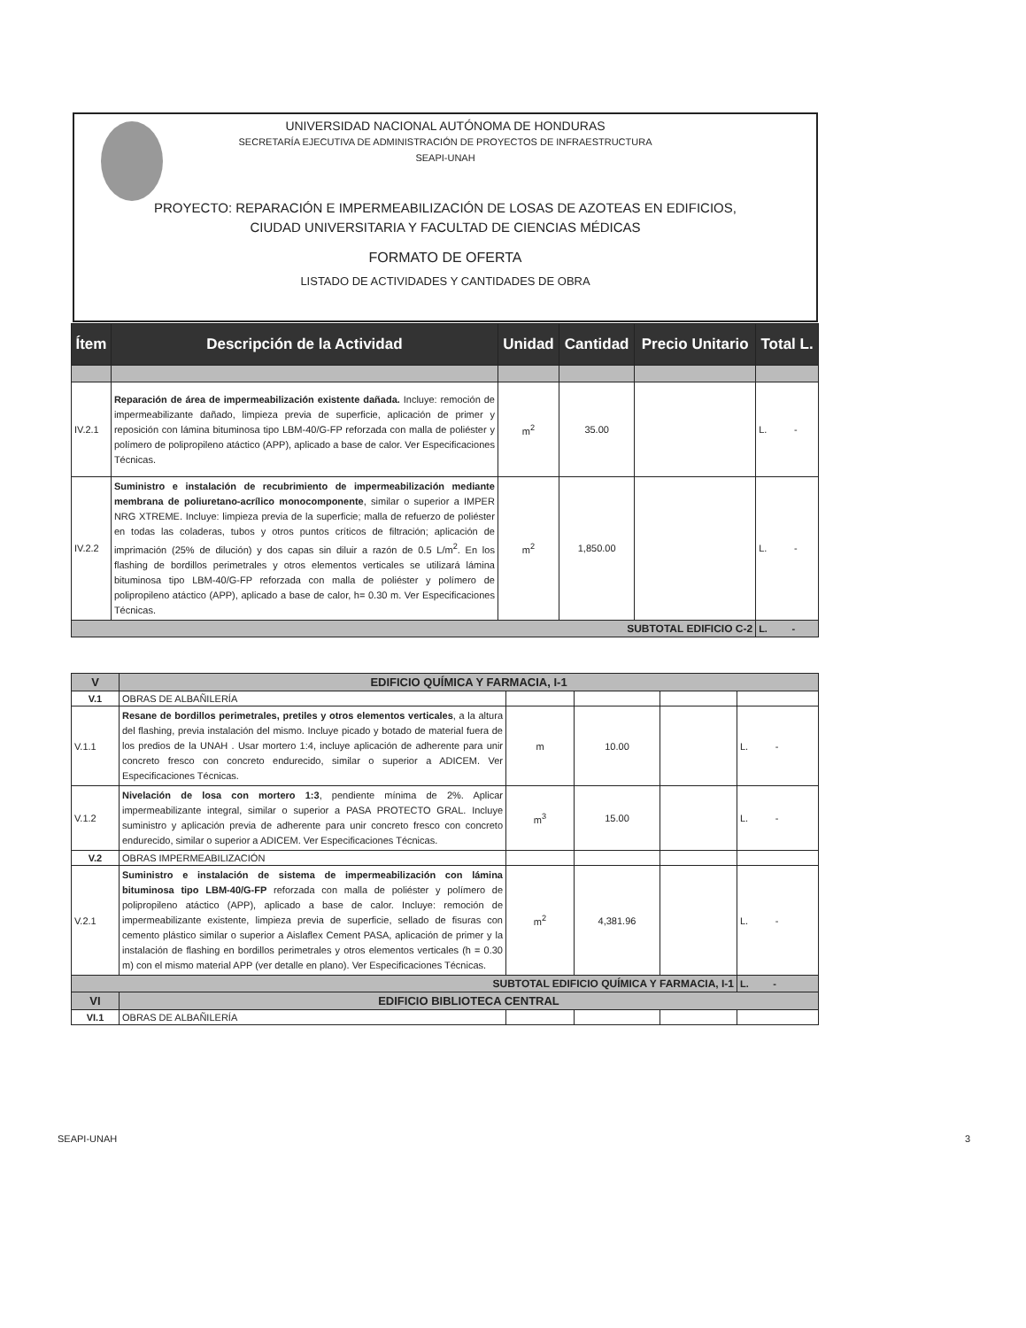UNIVERSIDAD NACIONAL AUTÓNOMA DE HONDURAS
SECRETARÍA EJECUTIVA DE ADMINISTRACIÓN DE PROYECTOS DE INFRAESTRUCTURA
SEAPI-UNAH
PROYECTO: REPARACIÓN E IMPERMEABILIZACIÓN DE LOSAS DE AZOTEAS EN EDIFICIOS,
CIUDAD UNIVERSITARIA Y FACULTAD DE CIENCIAS MÉDICAS
FORMATO DE OFERTA
LISTADO DE ACTIVIDADES Y CANTIDADES DE OBRA
| Ítem | Descripción de la Actividad | Unidad | Cantidad | Precio Unitario | Total L. |
| --- | --- | --- | --- | --- | --- |
| IV.2.1 | Reparación de área de impermeabilización existente dañada. Incluye: remoción de impermeabilizante dañado, limpieza previa de superficie, aplicación de primer y reposición con lámina bituminosa tipo LBM-40/G-FP reforzada con malla de poliéster y polímero de polipropileno atáctico (APP), aplicado a base de calor. Ver Especificaciones Técnicas. | m<sup>2</sup> | 35.00 | | L. - |
| IV.2.2 | Suministro e instalación de recubrimiento de impermeabilización mediante membrana de poliuretano-acrílico monocomponente , similar o superior a IMPER NRG XTREME. Incluye: limpieza previa de la superficie; malla de refuerzo de poliéster en todas las coladeras, tubos y otros puntos críticos de filtración; aplicación de imprimación (25% de dilución) y dos capas sin diluir a razón de 0.5 L/m<sup>2</sup>. En los flashing de bordillos perimetrales y otros elementos verticales se utilizará lámina bituminosa tipo LBM-40/G-FP reforzada con malla de poliéster y polímero de polipropileno atáctico (APP), aplicado a base de calor, h= 0.30 m. Ver Especificaciones Técnicas. | m<sup>2</sup> | 1,850.00 | | L. - |
| SUBTOTAL EDIFICIO C-2 | | | | | L. - |
| V | EDIFICIO QUÍMICA Y FARMACIA, I-1 | | | | |
| V.1 | OBRAS DE ALBAÑILERÍA | | | | |
| V.1.1 | Resane de bordillos perimetrales, pretiles y otros elementos verticales , a la altura del flashing, previa instalación del mismo. Incluye picado y botado de material fuera de los predios de la UNAH . Usar mortero 1:4, incluye aplicación de adherente para unir concreto fresco con concreto endurecido, similar o superior a ADICEM. Ver Especificaciones Técnicas. | m | 10.00 | | L. - |
| V.1.2 | Nivelación de losa con mortero 1:3 , pendiente mínima de 2%. Aplicar impermeabilizante integral, similar o superior a PASA PROTECTO GRAL. Incluye suministro y aplicación previa de adherente para unir concreto fresco con concreto endurecido, similar o superior a ADICEM. Ver Especificaciones Técnicas. | m<sup>3</sup> | 15.00 | | L. - |
| V.2 | OBRAS IMPERMEABILIZACIÓN | | | | |
| V.2.1 | Suministro e instalación de sistema de impermeabilización con lámina bituminosa tipo LBM-40/G-FP reforzada con malla de poliéster y polímero de polipropileno atáctico (APP), aplicado a base de calor. Incluye: remoción de impermeabilizante existente, limpieza previa de superficie, sellado de fisuras con cemento plástico similar o superior a Aislaflex Cement PASA, aplicación de primer y la instalación de flashing en bordillos perimetrales y otros elementos verticales (h = 0.30 m) con el mismo material APP (ver detalle en plano). Ver Especificaciones Técnicas. | m<sup>2</sup> | 4,381.96 | | L. - |
| SUBTOTAL EDIFICIO QUÍMICA Y FARMACIA, I-1 | | | | | L. - |
| VI | EDIFICIO BIBLIOTECA CENTRAL | | | | |
| VI.1 | OBRAS DE ALBAÑILERÍA | | | | |
SEAPI-UNAH 3